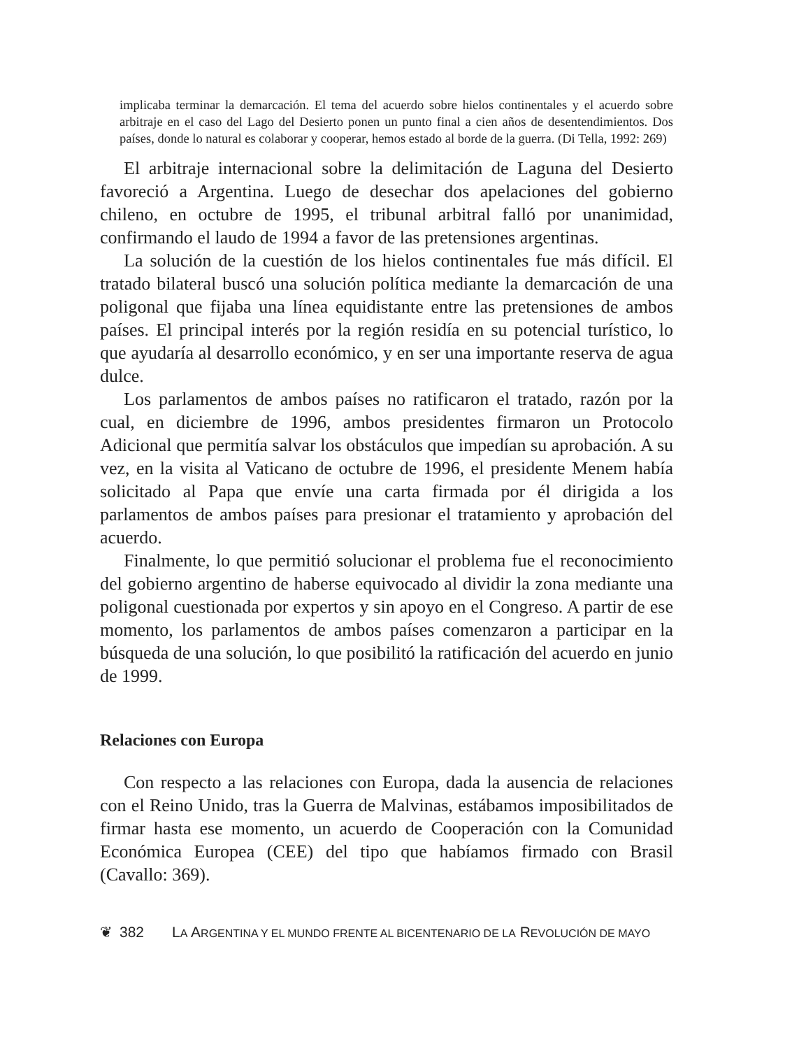implicaba terminar la demarcación. El tema del acuerdo sobre hielos continentales y el acuerdo sobre arbitraje en el caso del Lago del Desierto ponen un punto final a cien años de desentendimientos. Dos países, donde lo natural es colaborar y cooperar, hemos estado al borde de la guerra. (Di Tella, 1992: 269)
El arbitraje internacional sobre la delimitación de Laguna del Desierto favoreció a Argentina. Luego de desechar dos apelaciones del gobierno chileno, en octubre de 1995, el tribunal arbitral falló por unanimidad, confirmando el laudo de 1994 a favor de las pretensiones argentinas.
La solución de la cuestión de los hielos continentales fue más difícil. El tratado bilateral buscó una solución política mediante la demarcación de una poligonal que fijaba una línea equidistante entre las pretensiones de ambos países. El principal interés por la región residía en su potencial turístico, lo que ayudaría al desarrollo económico, y en ser una importante reserva de agua dulce.
Los parlamentos de ambos países no ratificaron el tratado, razón por la cual, en diciembre de 1996, ambos presidentes firmaron un Protocolo Adicional que permitía salvar los obstáculos que impedían su aprobación. A su vez, en la visita al Vaticano de octubre de 1996, el presidente Menem había solicitado al Papa que envíe una carta firmada por él dirigida a los parlamentos de ambos países para presionar el tratamiento y aprobación del acuerdo.
Finalmente, lo que permitió solucionar el problema fue el reconocimiento del gobierno argentino de haberse equivocado al dividir la zona mediante una poligonal cuestionada por expertos y sin apoyo en el Congreso. A partir de ese momento, los parlamentos de ambos países comenzaron a participar en la búsqueda de una solución, lo que posibilitó la ratificación del acuerdo en junio de 1999.
Relaciones con Europa
Con respecto a las relaciones con Europa, dada la ausencia de relaciones con el Reino Unido, tras la Guerra de Malvinas, estábamos imposibilitados de firmar hasta ese momento, un acuerdo de Cooperación con la Comunidad Económica Europea (CEE) del tipo que habíamos firmado con Brasil (Cavallo: 369).
❦ 382 LA ARGENTINA Y EL MUNDO FRENTE AL BICENTENARIO DE LA REVOLUCIÓN DE MAYO